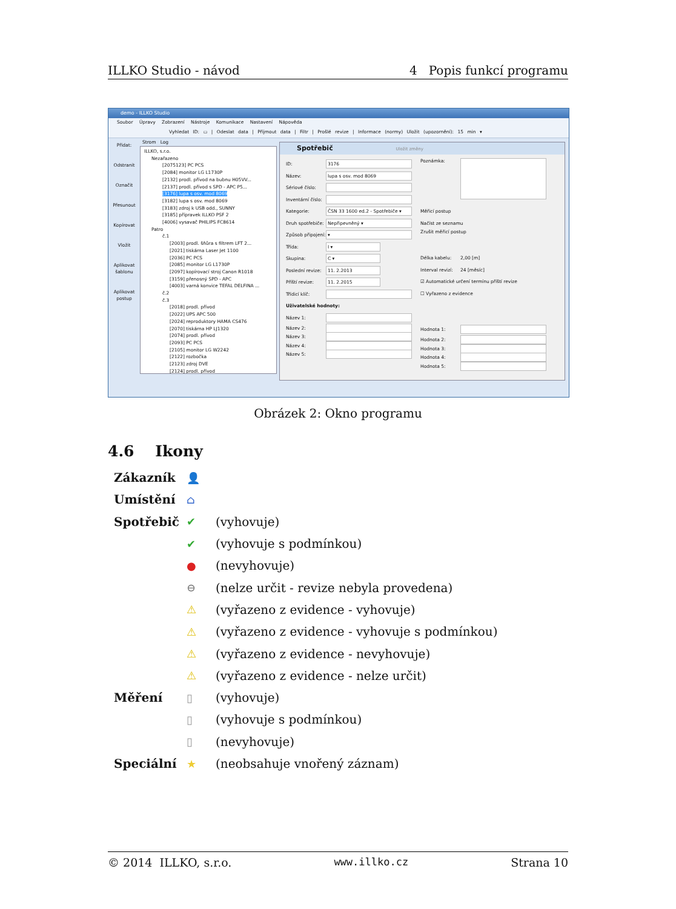ILLKO Studio - návod 4 Popis funkcí programu
demo - ILLKO Studio
Soubor Úpravy Zobrazení Nástroje Komunikace Nastavení Nápověda
Vyhledat ID: ▭ | Odeslat data | Přijmout data | Filtr | Prošlé revize | Informace (normy) Uložit (upozornění): 15 min ▾
Přidat:
Odstranit
Označit
Přesunout
Kopírovat
Vložit
Aplikovat šablonu
Aplikovat postup
Strom Log
ILLKO, s.r.o.
Nezařazeno
[2075123] PC PCS
[2084] monitor LG L1730P
[2132] prodl. přívod na bubnu H05VV...
[2137] prodl. přívod s SPD - APC P5...
[3176] lupa s osv. mod 8069
[3182] lupa s osv. mod 8069
[3183] zdroj k USB odd., SUNNY
[3185] přípravek ILLKO PSF 2
[4006] vysavač PHILIPS FC8614
Patro
č.1
[2003] prodl. šňůra s filtrem LFT 2...
[2021] tiskárna Laser Jet 1100
[2036] PC PCS
[2085] monitor LG L1730P
[2097] kopírovací stroj Canon R1018
[3159] přenosný SPD - APC
[4003] varná konvice TEFAL DELFINA ...
č.2
č.3
[2018] prodl. přívod
[2022] UPS APC 500
[2024] reproduktory HAMA CS476
[2070] tiskárna HP LJ1320
[2074] prodl. přívod
[2093] PC PCS
[2105] monitor LG W2242
[2122] rozbočka
[2123] zdroj DVE
[2124] prodl. přívod
Spotřebič Uložit změny
ID:
3176
Název:
lupa s osv. mod 8069
Sériové číslo:
Inventární číslo:
Kategorie:
ČSN 33 1600 ed.2 - Spotřebiče ▾
Druh spotřebiče:
Nepřipevněný ▾
Způsob připojení:
▾
Třída:
I ▾
Skupina:
C ▾
Poslední revize:
11. 2.2013
Příští revize:
11. 2.2015
Třídicí klíč:
Uživatelské hodnoty:
Název 1:
Název 2:
Název 3:
Název 4:
Název 5:
Poznámka:
Měřicí postup
Načíst ze seznamu
Zrušit měřicí postup
Délka kabelu: 2,00 [m]
Interval revizí: 24 [měsíc]
☑ Automatické určení termínu příští revize
☐ Vyřazeno z evidence
Hodnota 1:
Hodnota 2:
Hodnota 3:
Hodnota 4:
Hodnota 5:
Obrázek 2: Okno programu
4.6 Ikony
Zákazník 👤
Umístění ⌂
Spotřebič ✔ (vyhovuje)
✔ (vyhovuje s podmínkou)
● (nevyhovuje)
⊖ (nelze určit - revize nebyla provedena)
⚠ (vyřazeno z evidence - vyhovuje)
⚠ (vyřazeno z evidence - vyhovuje s podmínkou)
⚠ (vyřazeno z evidence - nevyhovuje)
⚠ (vyřazeno z evidence - nelze určit)
Měření ▯ (vyhovuje)
▯ (vyhovuje s podmínkou)
▯ (nevyhovuje)
Speciální ★ (neobsahuje vnořený záznam)
© 2014 ILLKO, s.r.o. www.illko.cz Strana 10